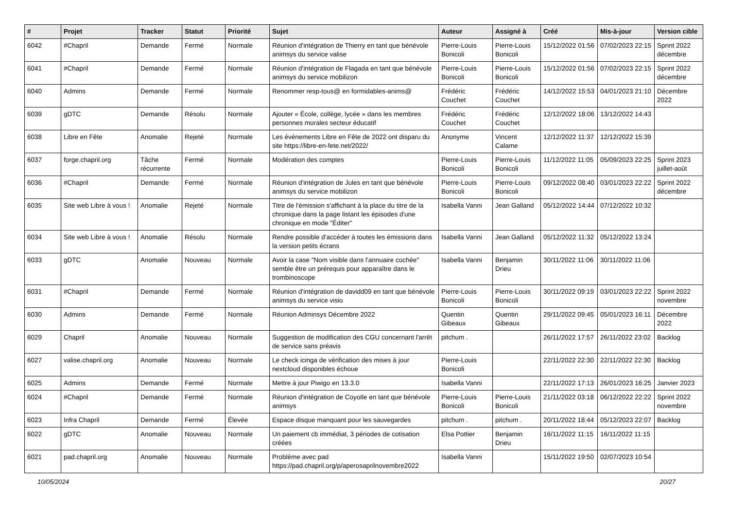| # | Projet | Tracker | Statut | Priorité | Sujet | Auteur | Assigné à | Créé | Mis-à-jour | Version cible |
| --- | --- | --- | --- | --- | --- | --- | --- | --- | --- | --- |
| 6042 | #Chapril | Demande | Fermé | Normale | Réunion d'intégration de Thierry en tant que bénévole animsys du service valise | Pierre-Louis Bonicoli | Pierre-Louis Bonicoli | 15/12/2022 01:56 | 07/02/2023 22:15 | Sprint 2022 décembre |
| 6041 | #Chapril | Demande | Fermé | Normale | Réunion d'intégration de Flagada en tant que bénévole animsys du service mobilizon | Pierre-Louis Bonicoli | Pierre-Louis Bonicoli | 15/12/2022 01:56 | 07/02/2023 22:15 | Sprint 2022 décembre |
| 6040 | Admins | Demande | Fermé | Normale | Renommer resp-tous@ en formidables-anims@ | Frédéric Couchet | Frédéric Couchet | 14/12/2022 15:53 | 04/01/2023 21:10 | Décembre 2022 |
| 6039 | gDTC | Demande | Résolu | Normale | Ajouter « École, collège, lycée » dans les membres personnes morales secteur éducatif | Frédéric Couchet | Frédéric Couchet | 12/12/2022 18:06 | 13/12/2022 14:43 | |
| 6038 | Libre en Fête | Anomalie | Rejeté | Normale | Les événements Libre en Fête de 2022 ont disparu du site https://libre-en-fete.net/2022/ | Anonyme | Vincent Calame | 12/12/2022 11:37 | 12/12/2022 15:39 | |
| 6037 | forge.chapril.org | Tâche récurrente | Fermé | Normale | Modération des comptes | Pierre-Louis Bonicoli | Pierre-Louis Bonicoli | 11/12/2022 11:05 | 05/09/2023 22:25 | Sprint 2023 juillet-août |
| 6036 | #Chapril | Demande | Fermé | Normale | Réunion d'intégration de Jules en tant que bénévole animsys du service mobilizon | Pierre-Louis Bonicoli | Pierre-Louis Bonicoli | 09/12/2022 08:40 | 03/01/2023 22:22 | Sprint 2022 décembre |
| 6035 | Site web Libre à vous ! | Anomalie | Rejeté | Normale | Titre de l'émission s'affichant à la place du titre de la chronique dans la page listant les épisodes d'une chronique en mode "Éditer" | Isabella Vanni | Jean Galland | 05/12/2022 14:44 | 07/12/2022 10:32 | |
| 6034 | Site web Libre à vous ! | Anomalie | Résolu | Normale | Rendre possible d'accéder à toutes les émissions dans la version petits écrans | Isabella Vanni | Jean Galland | 05/12/2022 11:32 | 05/12/2022 13:24 | |
| 6033 | gDTC | Anomalie | Nouveau | Normale | Avoir la case "Nom visible dans l'annuaire cochée" semble être un prérequis pour apparaître dans le trombinoscope | Isabella Vanni | Benjamin Drieu | 30/11/2022 11:06 | 30/11/2022 11:06 | |
| 6031 | #Chapril | Demande | Fermé | Normale | Réunion d'intégration de davidd09 en tant que bénévole animsys du service visio | Pierre-Louis Bonicoli | Pierre-Louis Bonicoli | 30/11/2022 09:19 | 03/01/2023 22:22 | Sprint 2022 novembre |
| 6030 | Admins | Demande | Fermé | Normale | Réunion Adminsys Décembre 2022 | Quentin Gibeaux | Quentin Gibeaux | 29/11/2022 09:45 | 05/01/2023 16:11 | Décembre 2022 |
| 6029 | Chapril | Anomalie | Nouveau | Normale | Suggestion de modification des CGU concernant l'arrêt de service sans préavis | pitchum . | | 26/11/2022 17:57 | 26/11/2022 23:02 | Backlog |
| 6027 | valise.chapril.org | Anomalie | Nouveau | Normale | Le check icinga de vérification des mises à jour nextcloud disponibles échoue | Pierre-Louis Bonicoli | | 22/11/2022 22:30 | 22/11/2022 22:30 | Backlog |
| 6025 | Admins | Demande | Fermé | Normale | Mettre à jour Piwigo en 13.3.0 | Isabella Vanni | | 22/11/2022 17:13 | 26/01/2023 16:25 | Janvier 2023 |
| 6024 | #Chapril | Demande | Fermé | Normale | Réunion d'intégration de Coyotle en tant que bénévole animsys | Pierre-Louis Bonicoli | Pierre-Louis Bonicoli | 21/11/2022 03:18 | 06/12/2022 22:22 | Sprint 2022 novembre |
| 6023 | Infra Chapril | Demande | Fermé | Élevée | Espace disque manquant pour les sauvegardes | pitchum . | pitchum . | 20/11/2022 18:44 | 05/12/2023 22:07 | Backlog |
| 6022 | gDTC | Anomalie | Nouveau | Normale | Un paiement cb immédiat, 3 périodes de cotisation créées | Elsa Pottier | Benjamin Drieu | 16/11/2022 11:15 | 16/11/2022 11:15 | |
| 6021 | pad.chapril.org | Anomalie | Nouveau | Normale | Problème avec pad https://pad.chapril.org/p/aperosaprilnovembre2022 | Isabella Vanni | | 15/11/2022 19:50 | 02/07/2023 10:54 | |
10/05/2024 20/27